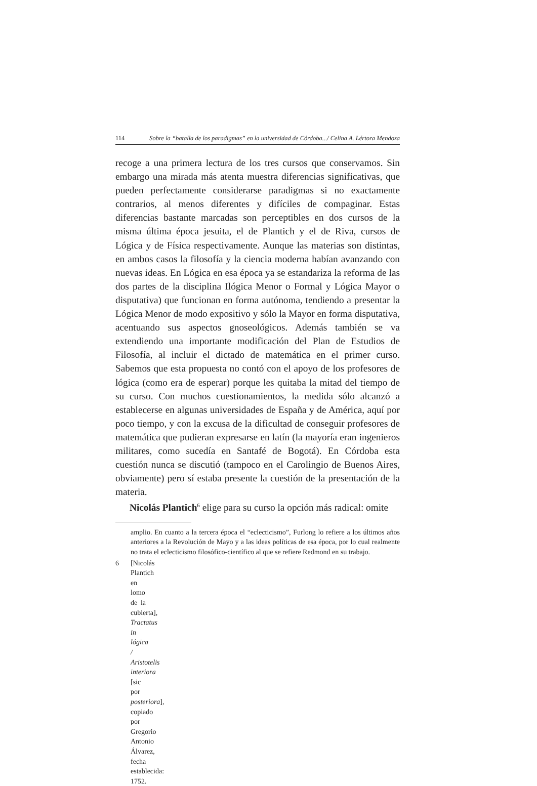114 Sobre la “batalla de los paradigmas” en la universidad de Córdoba.../ Celina A. Lértora Mendoza
recoge a una primera lectura de los tres cursos que conservamos. Sin embargo una mirada más atenta muestra diferencias significativas, que pueden perfectamente considerarse paradigmas si no exactamente contrarios, al menos diferentes y difíciles de compaginar. Estas diferencias bastante marcadas son perceptibles en dos cursos de la misma última época jesuita, el de Plantich y el de Riva, cursos de Lógica y de Física respectivamente. Aunque las materias son distintas, en ambos casos la filosofía y la ciencia moderna habían avanzando con nuevas ideas. En Lógica en esa época ya se estandariza la reforma de las dos partes de la disciplina Ilógica Menor o Formal y Lógica Mayor o disputativa) que funcionan en forma autónoma, tendiendo a presentar la Lógica Menor de modo expositivo y sólo la Mayor en forma disputativa, acentuando sus aspectos gnoseológicos. Además también se va extendiendo una importante modificación del Plan de Estudios de Filosofía, al incluir el dictado de matemática en el primer curso. Sabemos que esta propuesta no contó con el apoyo de los profesores de lógica (como era de esperar) porque les quitaba la mitad del tiempo de su curso. Con muchos cuestionamientos, la medida sólo alcanzó a establecerse en algunas universidades de España y de América, aquí por poco tiempo, y con la excusa de la dificultad de conseguir profesores de matemática que pudieran expresarse en latín (la mayoría eran ingenieros militares, como sucedía en Santafé de Bogotá). En Córdoba esta cuestión nunca se discutió (tampoco en el Carolingio de Buenos Aires, obviamente) pero sí estaba presente la cuestión de la presentación de la materia.
Nicolás Plantich<sup>6</sup> elige para su curso la opción más radical: omite
amplio. En cuanto a la tercera época el “eclecticismo”, Furlong lo refiere a los últimos años anteriores a la Revolución de Mayo y a las ideas políticas de esa época, por lo cual realmente no trata el eclecticismo filosófico-científico al que se refiere Redmond en su trabajo.
6 [Nicolás Plantich en lomo de la cubierta], Tractatus in lógica / Aristotelis interiora [sic por posteriora], copiado por Gregorio Antonio Álvarez, fecha establecida: 1752.